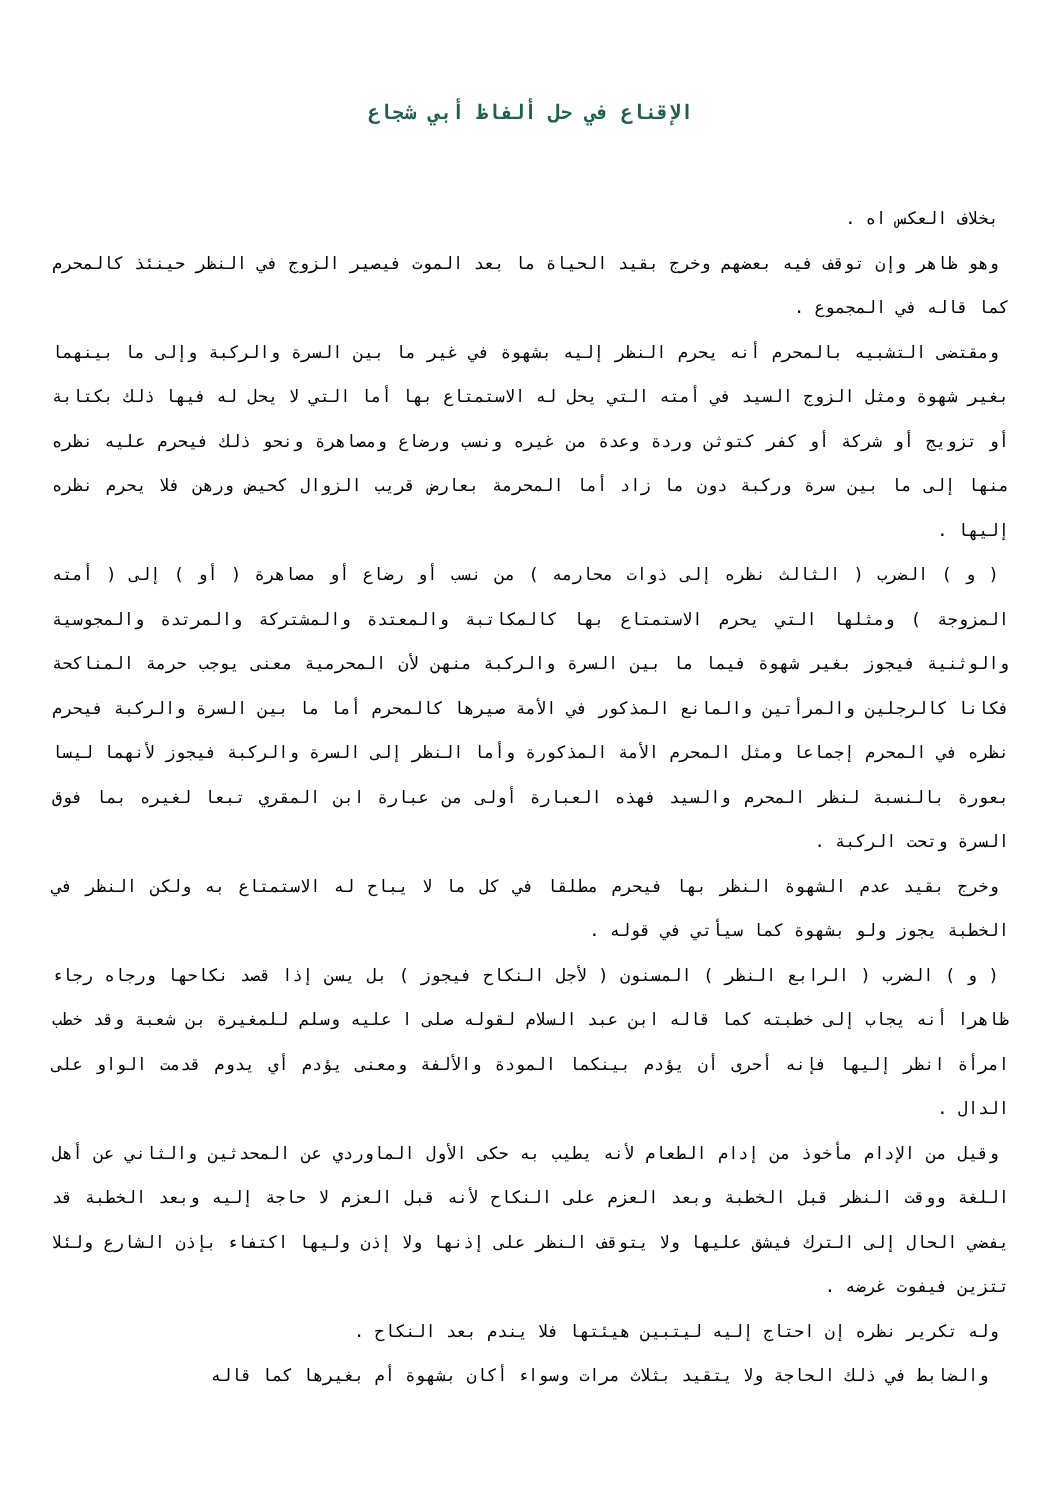الإقناع في حل ألفاظ أبي شجاع
بخلاف العكس اه .
وهو ظاهر وإن توقف فيه بعضهم وخرج بقيد الحياة ما بعد الموت فيصير الزوج في النظر حينئذ كالمحرم كما قاله في المجموع .
ومقتضى التشبيه بالمحرم أنه يحرم النظر إليه بشهوة في غير ما بين السرة والركبة وإلى ما بينهما بغير شهوة ومثل الزوج السيد في أمته التي يحل له الاستمتاع بها أما التي لا يحل له فيها ذلك بكتابة أو تزويج أو شركة أو كفر كتوثن وردة وعدة من غيره ونسب ورضاع ومصاهرة ونحو ذلك فيحرم عليه نظره منها إلى ما بين سرة وركبة دون ما زاد أما المحرمة بعارض قريب الزوال كحيض ورهن فلا يحرم نظره إليها .
( و ) الضرب ( الثالث نظره إلى ذوات محارمه ) من نسب أو رضاع أو مصاهرة ( أو ) إلى ( أمته المزوجة ) ومثلها التي يحرم الاستمتاع بها كالمكاتبة والمعتدة والمشتركة والمرتدة والمجوسية والوثنية فيجوز بغير شهوة فيما ما بين السرة والركبة منهن لأن المحرمية معنى يوجب حرمة المناكحة فكانا كالرجلين والمرأتين والمانع المذكور في الأمة صيرها كالمحرم أما ما بين السرة والركبة فيحرم نظره في المحرم إجماعا ومثل المحرم الأمة المذكورة وأما النظر إلى السرة والركبة فيجوز لأنهما ليسا بعورة بالنسبة لنظر المحرم والسيد فهذه العبارة أولى من عبارة ابن المقري تبعا لغيره بما فوق السرة وتحت الركبة .
وخرج بقيد عدم الشهوة النظر بها فيحرم مطلقا في كل ما لا يباح له الاستمتاع به ولكن النظر في الخطبة يجوز ولو بشهوة كما سيأتي في قوله .
( و ) الضرب ( الرابع النظر ) المسنون ( لأجل النكاح فيجوز ) بل يسن إذا قصد نكاحها ورجاه رجاء ظاهرا أنه يجاب إلى خطبته كما قاله ابن عبد السلام لقوله صلى ا عليه وسلم للمغيرة بن شعبة وقد خطب امرأة انظر إليها فإنه أحرى أن يؤدم بينكما المودة والألفة ومعنى يؤدم أي يدوم قدمت الواو على الدال .
وقيل من الإدام مأخوذ من إدام الطعام لأنه يطيب به حكى الأول الماوردي عن المحدثين والثاني عن أهل اللغة ووقت النظر قبل الخطبة وبعد العزم على النكاح لأنه قبل العزم لا حاجة إليه وبعد الخطبة قد يفضي الحال إلى الترك فيشق عليها ولا يتوقف النظر على إذنها ولا إذن وليها اكتفاء بإذن الشارع ولئلا تتزين فيفوت غرضه .
وله تكرير نظره إن احتاج إليه ليتبين هيئتها فلا يندم بعد النكاح .
والضابط في ذلك الحاجة ولا يتقيد بثلاث مرات وسواء أكان بشهوة أم بغيرها كما قاله